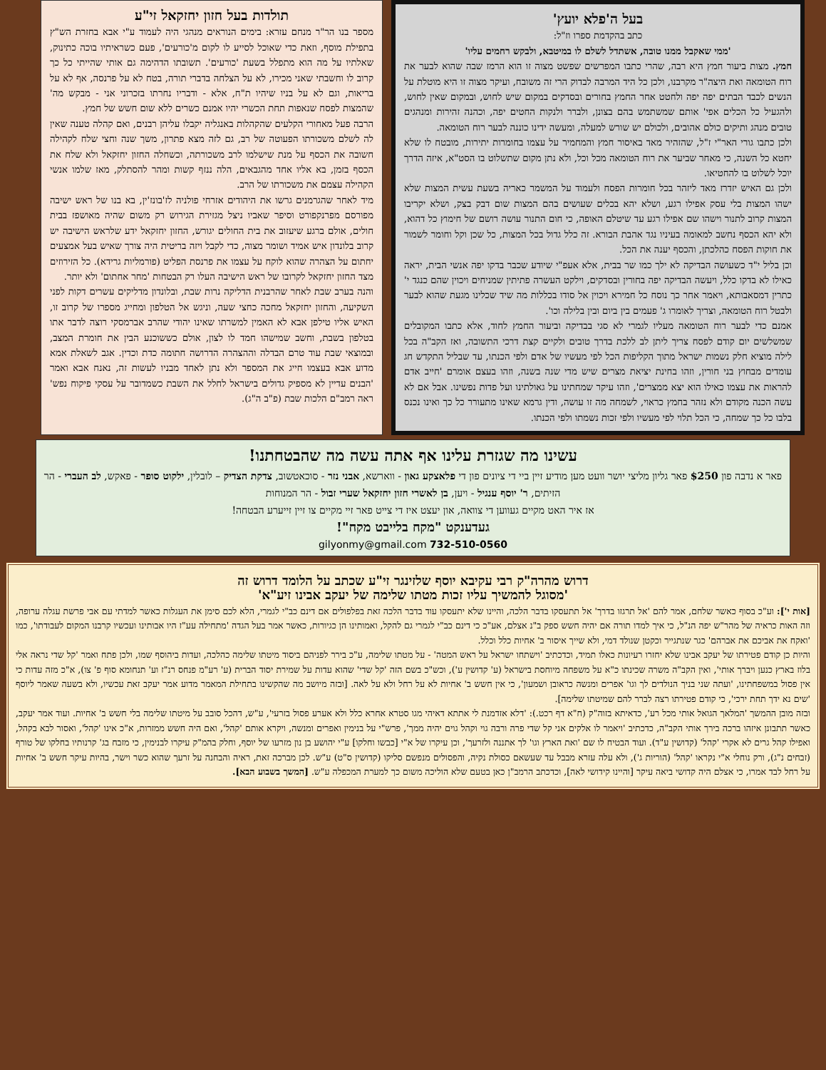בעל ה'פלא יועץ'
כתב בהקדמת ספרו וז"ל:
'ממי שאקבל ממנו טובה, אשתדל לשלם לו במיטבא, ולבקש רחמים עליו'
חמץ. מצות ביעור חמץ היא רבה, שהרי כתבו המפרשים שפשט מצוה זו הוא הרמז שבה שהוא לבער את רוח הטומאה ואת היצה"ר מקרבנו, ולכן כל היד המרבה לבדוק הרי זה משובח, ועיקר מצוה זו היא מוטלת על הנשים לכבד הבתים יפה יפה ולחטט אחר החמץ בחורים ובסדקים במקום שיש לחוש, ובמקום שאין לחוש, ולהגעיל כל הכלים אפי' אותם שמשתמש בהם בצונן, ולברר ולנקות החטים יפה, וכהנה זהירות ומנהגים טובים מנהג ותיקים כולם אהובים, ולכולם יש שורש למעלה, ומעשה ידינו כוננה לבער רוח הטומאה.
ולכן כתבו גורי האר"י ז"ל, שהזהיר מאד באיסור חמץ והמחמיר על עצמו בחומרות יתירות, מובטח לו שלא יחטא כל השנה, כי מאחר שביער את רוח הטומאה מכל וכל, ולא נתן מקום שתשלוט בו הסט"א, איזה הדרך יוכל לשלוט בו להחטיאו.
ולכן גם האיש יזדרז מאד ליזהר בכל חומרות הפסח ולעמוד על המשמר כאריה בשעת עשית המצות שלא ישהו המצות בלי עסק אפילו רגע, ושלא יהא בכלים שעושים בהם המצות שום דבק בצק, ושלא יקריבו המצות קרוב לתנור וישהו שם אפילו רגע עד שיטלם האופה, כי חום התנור עושה רושם של חימוץ כל דהוא, ולא יהא הכסף נחשב למאומה בעיניו נגד אהבת הבורא. זה כלל גדול בכל המצות, כל שכן וקל וחומר לשמור את חוקות הפסח כהלכתן, והכסף יענה את הכל.
וכן בליל י"ד כשעושה הבדיקה לא ילך כמו שר בבית, אלא אעפ"י שיודע שכבר בדקו יפה אנשי הבית, יראה כאילו לא בדקו כלל, ויעשה הבדיקה יפה בחורין ובסדקים, וילקט העשרה פתיתין שמניחים ויכוין שהם כנגד י' כתרין דמסאבותא, ויאמר אחר כך נוסח כל חמירא ויכוין אל סודו בכללות מה שיד שכלינו מגעת שהוא לבער ולבטל רוח הטומאה, וצריך לאומרו ג' פעמים בין ביום ובין בלילה וכו'.
אמנם כדי לבער רוח הטומאה מעליו לגמרי לא סגי בבדיקה וביעור החמץ לחוד, אלא כתבו המקובלים שמשלשים יום קודם לפסח צריך ליתן לב ללכת בדרך טובים ולקיים קצת דרכי התשובה, ואז הקב"ה בכל לילה מוציא חלק נשמות ישראל מתוך הקליפות הכל לפי מעשיו של אדם ולפי הכנתו, עד שבליל התקדש חג עומדים מבחוץ בני חורין, וזהו בחינת יציאת מצרים שיש מדי שנה בשנה, וזהו בעצם אומרם 'חייב אדם להראות את עצמו כאילו הוא יצא ממצרים', וזהו עיקר שמחתינו על גאולתינו ועל פדות נפשינו. אבל אם לא עשה הכנה מקודם ולא נזהר בחמץ כראוי, לשמחה מה זו עושה, ודין גרמא שאינו מתעורר כל כך ואינו נכנס בלבו כל כך שמחה, כי הכל תלוי לפי מעשיו ולפי זכות נשמתו ולפי הכנתו.
תולדות בעל חזון יחזקאל זי"ע
מספר בנו הר"ר מנחם עזרא: בימים הנוראים מנהגי היה לעמוד ע"י אבא בחזרת הש"ץ בתפילת מוסף, וזאת כדי שאוכל לסייע לו לקום מ'כורעים', פעם כשראיתיו בוכה כתינוק, שאלתיו על מה הוא מתפלל בשעת 'כורעים'. תשובתו הדהימה גם אותי שהייתי כל כך קרוב לו וחשבתי שאני מכירו, לא על הצלחה בדברי תורה, בטח לא על פרנסה, אף לא על בריאות, וגם לא על בניו שיהיו ת"ח, אלא - ודבריו נחרתו בזכרוני אני - מבקש מה' שהמצות לפסח שנאפות תחת הכשרי יהיו אמנם כשרים ללא שום חשש של חמץ.
הרבה פעל מאחורי הקלעים שהקהלות באנגליה יקבלו עליהן רבנים, ואם קהלה טענה שאין לה לשלם משכורתו הפעוטה של רב, גם לזה מצא פתרון, משך שנה וחצי שלח לקהילה חשובה את הכסף על מנת שישלמו לרב משכורתה, וכשחלה החזון יחזקאל ולא שלח את הכסף בזמן, בא אליו אחד מהגבאים, הלה ננזף קשות ומהר להסתלק, מאז שלמו אנשי הקהילה עצמם את משכורתו של הרב.
מיד לאחר שהגרמנים גרשו את היהודים אזרחי פולניה לז'בונז'ין, בא בנו של ראש ישיבה מפורסם מפרנקפורט וסיפר שאביו ניצל מגזירת הגירוש רק משום שהיה מאושפז בבית חולים, אולם ברגע שיעזוב את בית החולים יגורש, החזון יחזקאל ידע שלראש הישיבה יש קרוב בלונדון איש אמיד ושומר מצוה, כדי לקבל ויזה בריטית היה צורך שאיש בעל אמצעים יחתום על הצהרה שהוא לוקח על עצמו את פרנסת הפליט (פורמליות גרידא). כל הזירוזים מצד החזון יחזקאל לקרובו של ראש הישיבה העלו רק הבטחות 'מחר אחתום' ולא יותר.
והנה בערב שבת לאחר שהרבנית הדליקה נרות שבת, ובלונדון מדליקים עשרים דקות לפני השקיעה, והחזון יחזקאל מחכה כחצי שעה, וניגש אל הטלפון ומחייג מספרו של קרוב זו, האיש אליו טילפן אבא לא האמין למשרתו שאינו יהודי שהרב אברמסקי רוצה לדבר אתו בטלפון בשבת, וחשב שמישהו חמד לו לצון, אולם כששוכנע הבין את חומרת המצב, ובמוצאי שבת עוד טרם הבדלה וההצהרה הדרושה חתומה כדת וכדין. אגב לשאלת אמא מדוע אבא בעצמו חייג את המספר ולא נתן לאחד מבניו לעשות זה, נאנח אבא ואמר 'הבנים עדיין לא מספיק גדולים בישראל לחלל את השבת כשמדובר על עסקי פיקוח נפש' ראה רמב"ם הלכות שבת (פ"ב ה"ג).
עשינו מה שגזרת עלינו אף אתה עשה מה שהבטחתנו!
פאר א נדבה פון $250 פאר גליון מליצי יושר וועט מען מודיע זיין ביי די ציונים פון די פלאצקע גאון - ווארשא, אבני נזר - סוכאטשוב, צדקת הצדיק – לובלין, ילקוט סופר - פאקש, לב העברי - הר הזיתים, ר' יוסף ענגיל - ויען, בן לאשרי חזון יחזקאל שערי זבול - הר המנוחות
אז איר האט מקיים געווען די צוואה, און יעצט איז די צייט פאר זיי מקיים צו זיין זייערע הבטחה!
געדענקט "מקח בלייבט מקח"!
732-510-0560 gilyonmy@gmail.com
דרוש מהרה"ק רבי עקיבא יוסף שלזינגר זי"ע שכתב על הלומד דרוש זה
'מסוגל להמשיך עליו זכות מטתו שלימה של יעקב אבינו זיע"א'
[אות י']: וע"כ בסוף כאשר שלחם, אמר להם 'אל תרגזו בדרך' אל תתעסקו בדבר הלכה, והיינו שלא יתעסקו עוד בדבר הלכה זאת בפלפולים אם דינם כב"י לגמרי, הלא לכם סימן את העגלות כאשר למדתי עם אבי פרשת עגלה ערופה, וזה האות כראיה של מהר"ש יפה הנ"ל, כי איך למדו תורה אם יהיה חשש ספק ב"נ אצלם, אע"כ כי דינם כב"י לגמרי גם להקל, ואמותינו הן כגיורות, כאשר אמר בעל הגדה 'מתחילה עע"ז היו אבותינו ועכשיו קרבנו המקום לעבודתו', כמו 'ואקח את אביכם את אברהם' כגר שנתגייר וכקטן שנולד דמי, ולא שייך איסור ב' אחיות כלל וכלל.
והיות כן קודם פטירתו של יעקב אבינו שלא יחזרו רעיונות כאלו תמיד, וכדכתיב 'וישתחו ישראל על ראש המטה' - על מטתו שלימה, ע"כ בירר לפניהם ביסוד מיטתו שלימה כהלכה, ועדות ביהוסף שמו, ולכן פתח ואמר 'קל שדי נראה אלי בלוז בארץ כנען ויברך אותי', ואין הקב"ה משרה שכינתו כ"א על משפחה מיוחסת בישראל (ע' קדושין ע'), וכש"כ בשם הזה 'קל שדי' שהוא עדות על שמירת יסוד הברית (ע' רע"מ פנחס רנ"ז וע' תנחומא סוף פ' צו), א"כ מזה עדות כי אין פסול במשפחתינו, 'ועתה שני בניך הנולדים לך וגו' אפרים ומנשה כראובן ושמעון', כי אין חשש ב' אחיות לא על רחל ולא על לאה. [ובזה מיושב מה שהקשינו בתחילת המאמר מדוע אמר יעקב זאת עכשיו, ולא בשעה שאמר ליוסף 'שים נא ידך תחת ירכי', כי קודם פטירתו רצה לברר להם שמיטתו שלימה].
ובזה מובן ההמשך 'המלאך הגואל אותי מכל רע', כדאיתא בזוה"ק (ח"א דף רכט.): 'דלא אזדמנת לי אתתא דאיהי מגו סטרא אחרא כלל ולא אערע פסול בזרעי', ע"ש, דהכל סובב על מיטתו שלימה בלי חשש ב' אחיות. ועוד אמר יעקב, כאשר תתבונן איזהו ברכה בירך אותי הקב"ה, כדכתיב 'ויאמר לו אלקים אני קל שדי פרה ורבה גוי וקהל גוים יהיה ממך', פרש"י על בנימין ואפרים ומנשה, ויקרא אותם 'קהל', ואם היה חשש ממזרות, א"כ אינו 'קהל', ואסור לבא בקהל, ואפילו קהל גרים לא אקרי 'קהל' (קדושין ע"ד). ועוד הבטיח לו שם 'ואת הארץ וגו' לך אתננה ולזרעך', וכן עיקרו של א"י [כבשו וחלקו] ע"י יהושע בן נון מזרעו של יוסף, וחלק בהמ"ק עיקרו לבנימין, כי מזבח בג' קרנותיו בחלקו של טורף (זבחים נ"ג), ורק נוחלי א"י נקראו 'קהל' (הוריות ג'), ולא עלה עזרא מבבל עד שעשאם כסולת נקיה, והפסולים מנפשם סליקו (קדושין ס"ט) ע"ש. לכן מברכה זאת, ראיה והבחנה על זרעך שהוא כשר וישר, בהיות עיקר חשש ב' אחיות על רחל לבד אמרו, כי אצלם היה קדושי ביאה עיקר [והיינו קידושי לאה], וכדכתב הרמב"ן כאן בטעם שלא הוליכה משום כך למערת המכפלה ע"ש. [המשך בשבוע הבא].